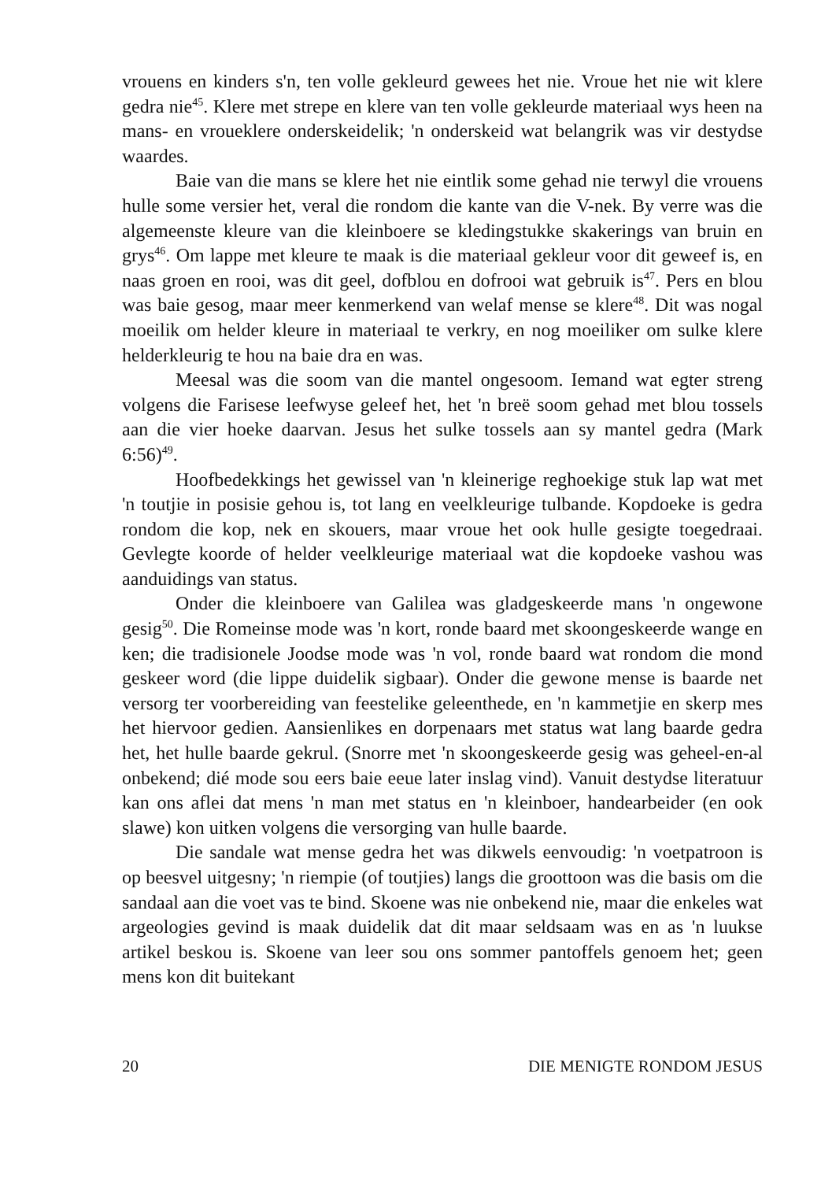vrouens en kinders s'n, ten volle gekleurd gewees het nie. Vroue het nie wit klere gedra nie<sup>45</sup>. Klere met strepe en klere van ten volle gekleurde materiaal wys heen na mans- en vroueklere onderskeidelik; 'n onderskeid wat belangrik was vir destydse waardes.
Baie van die mans se klere het nie eintlik some gehad nie terwyl die vrouens hulle some versier het, veral die rondom die kante van die V-nek. By verre was die algemeenste kleure van die kleinboere se kledingstukke skakerings van bruin en grys<sup>46</sup>. Om lappe met kleure te maak is die materiaal gekleur voor dit geweef is, en naas groen en rooi, was dit geel, dofblou en dofrooi wat gebruik is<sup>47</sup>. Pers en blou was baie gesog, maar meer kenmerkend van welaf mense se klere<sup>48</sup>. Dit was nogal moeilik om helder kleure in materiaal te verkry, en nog moeiliker om sulke klere helderkleurig te hou na baie dra en was.
Meesal was die soom van die mantel ongesoom. Iemand wat egter streng volgens die Farisese leefwyse geleef het, het 'n breë soom gehad met blou tossels aan die vier hoeke daarvan. Jesus het sulke tossels aan sy mantel gedra (Mark 6:56)<sup>49</sup>.
Hoofbedekkings het gewissel van 'n kleinerige reghoekige stuk lap wat met 'n toutjie in posisie gehou is, tot lang en veelkleurige tulbande. Kopdoeke is gedra rondom die kop, nek en skouers, maar vroue het ook hulle gesigte toegedraai. Gevlegte koorde of helder veelkleurige materiaal wat die kopdoeke vashou was aanduidings van status.
Onder die kleinboere van Galilea was gladgeskeerde mans 'n ongewone gesig<sup>50</sup>. Die Romeinse mode was 'n kort, ronde baard met skoongeskeerde wange en ken; die tradisionele Joodse mode was 'n vol, ronde baard wat rondom die mond geskeer word (die lippe duidelik sigbaar). Onder die gewone mense is baarde net versorg ter voorbereiding van feestelike geleenthede, en 'n kammetjie en skerp mes het hiervoor gedien. Aansienlikes en dorpenaars met status wat lang baarde gedra het, het hulle baarde gekrul. (Snorre met 'n skoongeskeerde gesig was geheel-en-al onbekend; dié mode sou eers baie eeue later inslag vind). Vanuit destydse literatuur kan ons aflei dat mens 'n man met status en 'n kleinboer, handearbeider (en ook slawe) kon uitken volgens die versorging van hulle baarde.
Die sandale wat mense gedra het was dikwels eenvoudig: 'n voetpatroon is op beesvel uitgesny; 'n riempie (of toutjies) langs die groottoon was die basis om die sandaal aan die voet vas te bind. Skoene was nie onbekend nie, maar die enkeles wat argeologies gevind is maak duidelik dat dit maar seldsaam was en as 'n luukse artikel beskou is. Skoene van leer sou ons sommer pantoffels genoem het; geen mens kon dit buitekant
20 DIE MENIGTE RONDOM JESUS